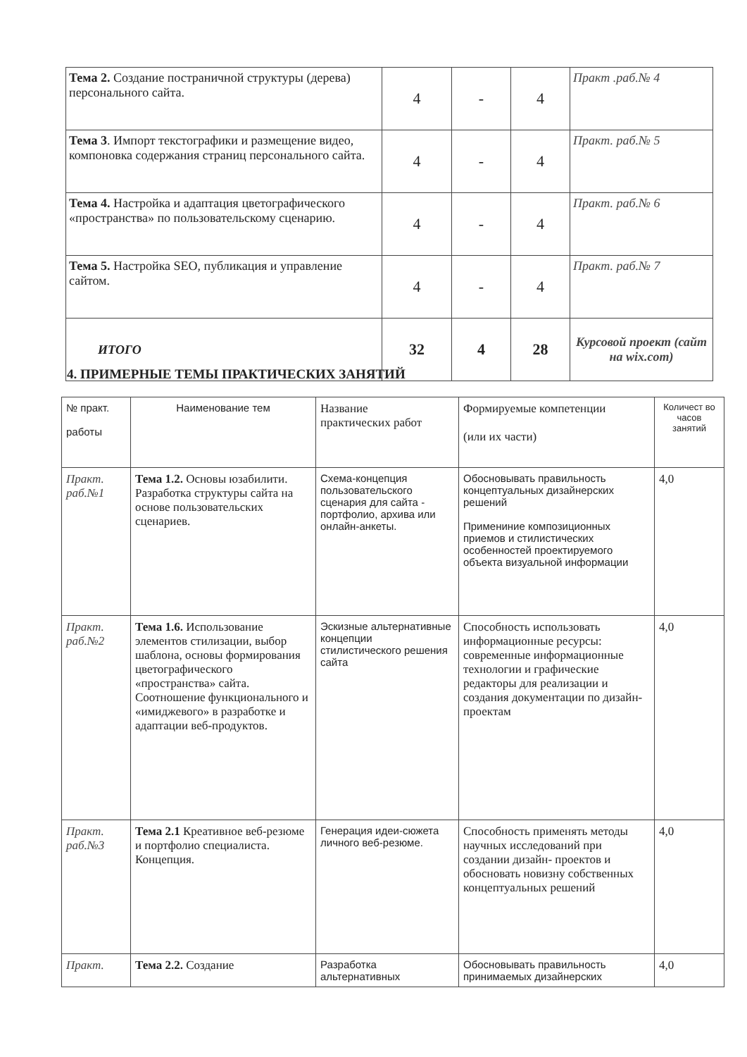| Тема 2. Создание постраничной структуры (дерева) персонального сайта. | 4 | - | 4 | Практ .раб.№ 4 |
| Тема 3 . Импорт текстографики и размещение видео, компоновка содержания страниц персонального сайта. | 4 | - | 4 | Практ. раб.№ 5 |
| Тема 4. Настройка и адаптация цветографического «пространства» по пользовательскому сценарию. | 4 | - | 4 | Практ. раб.№ 6 |
| Тема 5. Настройка SEO, публикация и управление сайтом. | 4 | - | 4 | Практ. раб.№ 7 |
| ИТОГО | 32 | 4 | 28 | Курсовой проект (сайт на wix.com) |
4. ПРИМЕРНЫЕ ТЕМЫ ПРАКТИЧЕСКИХ ЗАНЯТИЙ
| № практ. работы | Наименование тем | Название практических работ | Формируемые компетенции (или их части) | Количест во часов занятий |
| Практ. раб.№1 | Тема 1.2. Основы юзабилити. Разработка структуры сайта на основе пользовательских сценариев. | Схема-концепция пользовательского сценария для сайта - портфолио, архива или онлайн-анкеты. | Обосновывать правильность концептуальных дизайнерских решений Примениние композиционных приемов и стилистических особенностей проектируемого объекта визуальной информации | 4,0 |
| Практ. раб.№2 | Тема 1.6. Использование элементов стилизации, выбор шаблона, основы формирования цветографического «пространства» сайта. Соотношение функционального и «имиджевого» в разработке и адаптации веб-продуктов. | Эскизные альтернативные концепции стилистического решения сайта | Способность использовать информационные ресурсы: современные информационные технологии и графические редакторы для реализации и создания документации по дизайн- проектам | 4,0 |
| Практ. раб.№3 | Тема 2.1 Креативное веб-резюме и портфолио специалиста. Концепция. | Генерация идеи-сюжета личного веб-резюме. | Способность применять методы научных исследований при создании дизайн- проектов и обосновать новизну собственных концептуальных решений | 4,0 |
| Практ. | Тема 2.2. Создание | Разработка альтернативных | Обосновывать правильность принимаемых дизайнерских | 4,0 |